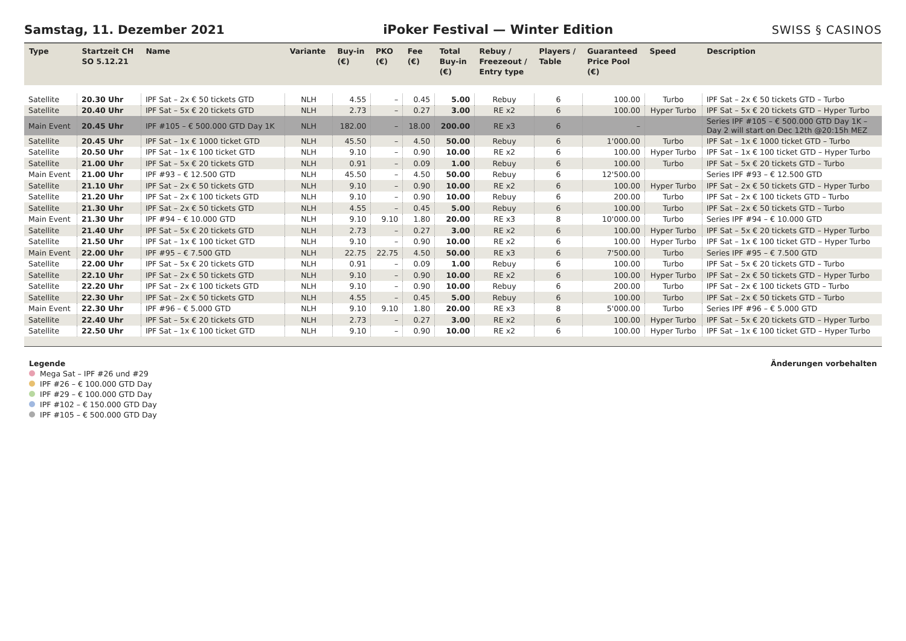Samstag, 11. Dezember 2021 iPoker Festival — Winter Edition SWISS § CASINOS
| Type | Startzeit CH SO 5.12.21 | Name | Variante | Buy-in (€) | PKO (€) | Fee (€) | Total Buy-in (€) | Rebuy / Freezeout / Entry type | Players / Table | Guaranteed Price Pool (€) | Speed | Description |
| --- | --- | --- | --- | --- | --- | --- | --- | --- | --- | --- | --- | --- |
| Satellite | 20.30 Uhr | IPF Sat – 2x € 50 tickets GTD | NLH | 4.55 | – | 0.45 | 5.00 | Rebuy | 6 | 100.00 | Turbo | IPF Sat – 2x € 50 tickets GTD – Turbo |
| Satellite | 20.40 Uhr | IPF Sat – 5x € 20 tickets GTD | NLH | 2.73 | – | 0.27 | 3.00 | RE x2 | 6 | 100.00 | Hyper Turbo | IPF Sat – 5x € 20 tickets GTD – Hyper Turbo |
| Main Event | 20.45 Uhr | IPF #105 – € 500.000 GTD Day 1K | NLH | 182.00 | – | 18.00 | 200.00 | RE x3 | 6 | – | | Series IPF #105 – € 500.000 GTD Day 1K – Day 2 will start on Dec 12th @20:15h MEZ |
| Satellite | 20.45 Uhr | IPF Sat – 1x € 1000 ticket GTD | NLH | 45.50 | – | 4.50 | 50.00 | Rebuy | 6 | 1'000.00 | Turbo | IPF Sat – 1x € 1000 ticket GTD – Turbo |
| Satellite | 20.50 Uhr | IPF Sat – 1x € 100 ticket GTD | NLH | 9.10 | – | 0.90 | 10.00 | RE x2 | 6 | 100.00 | Hyper Turbo | IPF Sat – 1x € 100 ticket GTD – Hyper Turbo |
| Satellite | 21.00 Uhr | IPF Sat – 5x € 20 tickets GTD | NLH | 0.91 | – | 0.09 | 1.00 | Rebuy | 6 | 100.00 | Turbo | IPF Sat – 5x € 20 tickets GTD – Turbo |
| Main Event | 21.00 Uhr | IPF #93 – € 12.500 GTD | NLH | 45.50 | – | 4.50 | 50.00 | Rebuy | 6 | 12'500.00 | | Series IPF #93 – € 12.500 GTD |
| Satellite | 21.10 Uhr | IPF Sat – 2x € 50 tickets GTD | NLH | 9.10 | – | 0.90 | 10.00 | RE x2 | 6 | 100.00 | Hyper Turbo | IPF Sat – 2x € 50 tickets GTD – Hyper Turbo |
| Satellite | 21.20 Uhr | IPF Sat – 2x € 100 tickets GTD | NLH | 9.10 | – | 0.90 | 10.00 | Rebuy | 6 | 200.00 | Turbo | IPF Sat – 2x € 100 tickets GTD – Turbo |
| Satellite | 21.30 Uhr | IPF Sat – 2x € 50 tickets GTD | NLH | 4.55 | – | 0.45 | 5.00 | Rebuy | 6 | 100.00 | Turbo | IPF Sat – 2x € 50 tickets GTD – Turbo |
| Main Event | 21.30 Uhr | IPF #94 – € 10.000 GTD | NLH | 9.10 | 9.10 | 1.80 | 20.00 | RE x3 | 8 | 10'000.00 | Turbo | Series IPF #94 – € 10.000 GTD |
| Satellite | 21.40 Uhr | IPF Sat – 5x € 20 tickets GTD | NLH | 2.73 | – | 0.27 | 3.00 | RE x2 | 6 | 100.00 | Hyper Turbo | IPF Sat – 5x € 20 tickets GTD – Hyper Turbo |
| Satellite | 21.50 Uhr | IPF Sat – 1x € 100 ticket GTD | NLH | 9.10 | – | 0.90 | 10.00 | RE x2 | 6 | 100.00 | Hyper Turbo | IPF Sat – 1x € 100 ticket GTD – Hyper Turbo |
| Main Event | 22.00 Uhr | IPF #95 – € 7.500 GTD | NLH | 22.75 | 22.75 | 4.50 | 50.00 | RE x3 | 6 | 7'500.00 | Turbo | Series IPF #95 – € 7.500 GTD |
| Satellite | 22.00 Uhr | IPF Sat – 5x € 20 tickets GTD | NLH | 0.91 | – | 0.09 | 1.00 | Rebuy | 6 | 100.00 | Turbo | IPF Sat – 5x € 20 tickets GTD – Turbo |
| Satellite | 22.10 Uhr | IPF Sat – 2x € 50 tickets GTD | NLH | 9.10 | – | 0.90 | 10.00 | RE x2 | 6 | 100.00 | Hyper Turbo | IPF Sat – 2x € 50 tickets GTD – Hyper Turbo |
| Satellite | 22.20 Uhr | IPF Sat – 2x € 100 tickets GTD | NLH | 9.10 | – | 0.90 | 10.00 | Rebuy | 6 | 200.00 | Turbo | IPF Sat – 2x € 100 tickets GTD – Turbo |
| Satellite | 22.30 Uhr | IPF Sat – 2x € 50 tickets GTD | NLH | 4.55 | – | 0.45 | 5.00 | Rebuy | 6 | 100.00 | Turbo | IPF Sat – 2x € 50 tickets GTD – Turbo |
| Main Event | 22.30 Uhr | IPF #96 – € 5.000 GTD | NLH | 9.10 | 9.10 | 1.80 | 20.00 | RE x3 | 8 | 5'000.00 | Turbo | Series IPF #96 – € 5.000 GTD |
| Satellite | 22.40 Uhr | IPF Sat – 5x € 20 tickets GTD | NLH | 2.73 | – | 0.27 | 3.00 | RE x2 | 6 | 100.00 | Hyper Turbo | IPF Sat – 5x € 20 tickets GTD – Hyper Turbo |
| Satellite | 22.50 Uhr | IPF Sat – 1x € 100 ticket GTD | NLH | 9.10 | – | 0.90 | 10.00 | RE x2 | 6 | 100.00 | Hyper Turbo | IPF Sat – 1x € 100 ticket GTD – Hyper Turbo |
Legende
Mega Sat – IPF #26 und #29
IPF #26 – € 100.000 GTD Day
IPF #29 – € 100.000 GTD Day
IPF #102 – € 150.000 GTD Day
IPF #105 – € 500.000 GTD Day
Änderungen vorbehalten